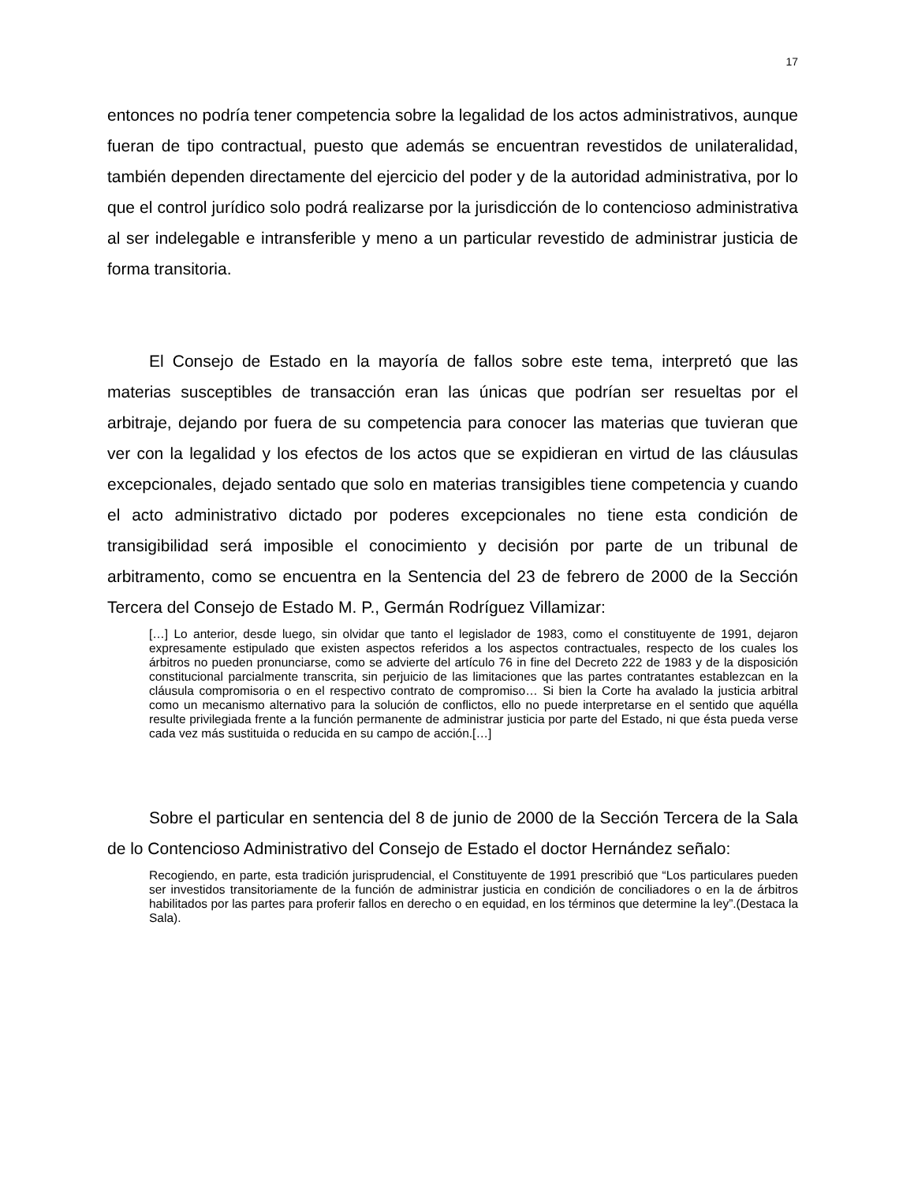17
entonces no podría tener competencia sobre la legalidad de los actos administrativos, aunque fueran de tipo contractual, puesto que además se encuentran revestidos de unilateralidad, también dependen directamente del ejercicio del poder y de la autoridad administrativa, por lo que el control jurídico solo podrá realizarse por la jurisdicción de lo contencioso administrativa al ser indelegable e intransferible y meno a un particular revestido de administrar justicia de forma transitoria.
El Consejo de Estado en la mayoría de fallos sobre este tema, interpretó que las materias susceptibles de transacción eran las únicas que podrían ser resueltas por el arbitraje, dejando por fuera de su competencia para conocer las materias que tuvieran que ver con la legalidad y los efectos de los actos que se expidieran en virtud de las cláusulas excepcionales, dejado sentado que solo en materias transigibles tiene competencia y cuando el acto administrativo dictado por poderes excepcionales no tiene esta condición de transigibilidad será imposible el conocimiento y decisión por parte de un tribunal de arbitramento, como se encuentra en la Sentencia del 23 de febrero de 2000 de la Sección Tercera del Consejo de Estado M. P., Germán Rodríguez Villamizar:
[…] Lo anterior, desde luego, sin olvidar que tanto el legislador de 1983, como el constituyente de 1991, dejaron expresamente estipulado que existen aspectos referidos a los aspectos contractuales, respecto de los cuales los árbitros no pueden pronunciarse, como se advierte del artículo 76 in fine del Decreto 222 de 1983 y de la disposición constitucional parcialmente transcrita, sin perjuicio de las limitaciones que las partes contratantes establezcan en la cláusula compromisoria o en el respectivo contrato de compromiso… Si bien la Corte ha avalado la justicia arbitral como un mecanismo alternativo para la solución de conflictos, ello no puede interpretarse en el sentido que aquélla resulte privilegiada frente a la función permanente de administrar justicia por parte del Estado, ni que ésta pueda verse cada vez más sustituida o reducida en su campo de acción.[…]
Sobre el particular en sentencia del 8 de junio de 2000 de la Sección Tercera de la Sala de lo Contencioso Administrativo del Consejo de Estado el doctor Hernández señalo:
Recogiendo, en parte, esta tradición jurisprudencial, el Constituyente de 1991 prescribió que “Los particulares pueden ser investidos transitoriamente de la función de administrar justicia en condición de conciliadores o en la de árbitros habilitados por las partes para proferir fallos en derecho o en equidad, en los términos que determine la ley”.(Destaca la Sala).